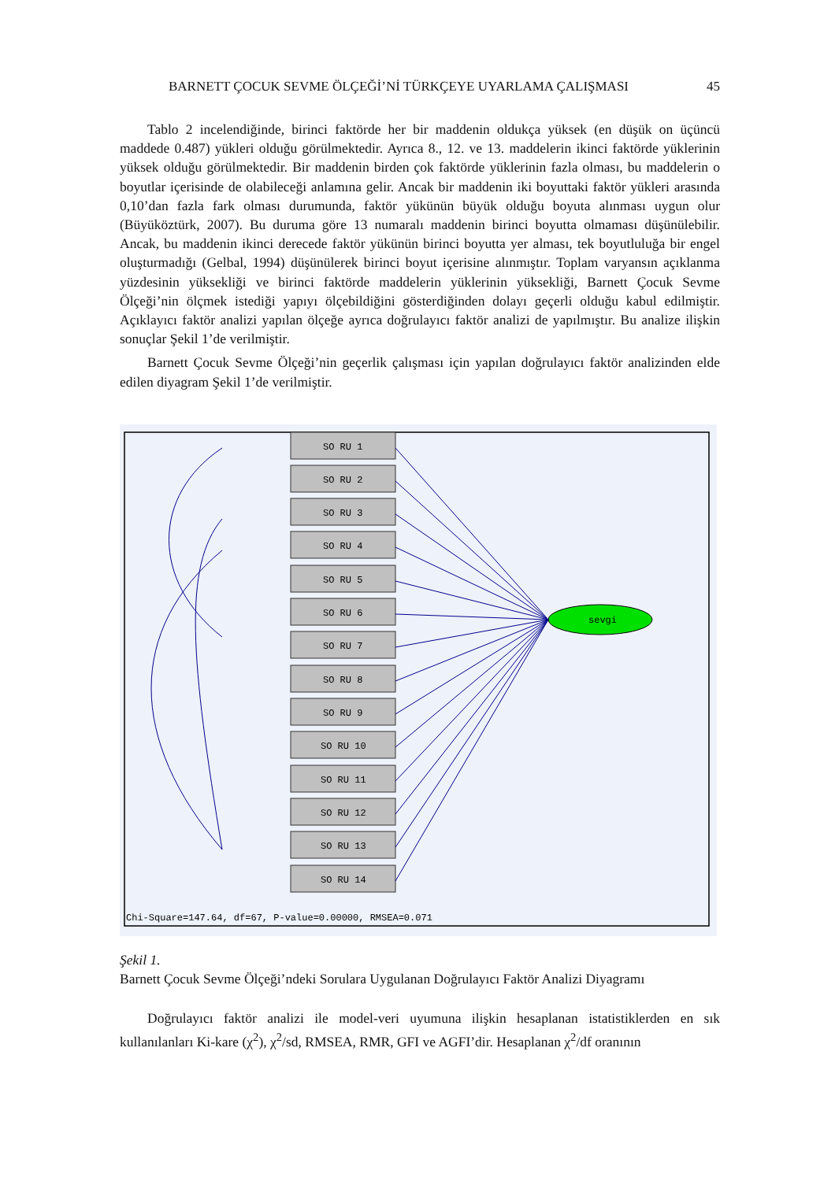BARNETT ÇOCUK SEVME ÖLÇEĞİ’Nİ TÜRKÇEYE UYARLAMA ÇALIŞMASI 45
Tablo 2 incelendiğinde, birinci faktörde her bir maddenin oldukça yüksek (en düşük on üçüncü maddede 0.487) yükleri olduğu görülmektedir. Ayrıca 8., 12. ve 13. maddelerin ikinci faktörde yüklerinin yüksek olduğu görülmektedir. Bir maddenin birden çok faktörde yüklerinin fazla olması, bu maddelerin o boyutlar içerisinde de olabileceği anlamına gelir. Ancak bir maddenin iki boyuttaki faktör yükleri arasında 0,10’dan fazla fark olması durumunda, faktör yükünün büyük olduğu boyuta alınması uygun olur (Büyüköztürk, 2007). Bu duruma göre 13 numaralı maddenin birinci boyutta olmaması düşünülebilir. Ancak, bu maddenin ikinci derecede faktör yükünün birinci boyutta yer alması, tek boyutluluğa bir engel oluşturmadığı (Gelbal, 1994) düşünülerek birinci boyut içerisine alınmıştır. Toplam varyansın açıklanma yüzdesinin yüksekliği ve birinci faktörde maddelerin yüklerinin yüksekliği, Barnett Çocuk Sevme Ölçeği’nin ölçmek istediği yapıyı ölçebildiğini gösterdiğinden dolayı geçerli olduğu kabul edilmiştir. Açıklayıcı faktör analizi yapılan ölçeğe ayrıca doğrulayıcı faktör analizi de yapılmıştır. Bu analize ilişkin sonuçlar Şekil 1’de verilmiştir.
Barnett Çocuk Sevme Ölçeği’nin geçerlik çalışması için yapılan doğrulayıcı faktör analizinden elde edilen diyagram Şekil 1’de verilmiştir.
SO RU 1
SO RU 2
SO RU 3
SO RU 4
SO RU 5
SO RU 6
SO RU 7
SO RU 8
SO RU 9
SO RU 10
SO RU 11
SO RU 12
SO RU 13
SO RU 14
sevgi
Chi-Square=147.64, df=67, P-value=0.00000, RMSEA=0.071
Şekil 1.
Barnett Çocuk Sevme Ölçeği’ndeki Sorulara Uygulanan Doğrulayıcı Faktör Analizi Diyagramı
Doğrulayıcı faktör analizi ile model-veri uyumuna ilişkin hesaplanan istatistiklerden en sık kullanılanları Ki-kare (χ<sup>2</sup>), χ<sup>2</sup>/sd, RMSEA, RMR, GFI ve AGFI’dir. Hesaplanan χ<sup>2</sup>/df oranının